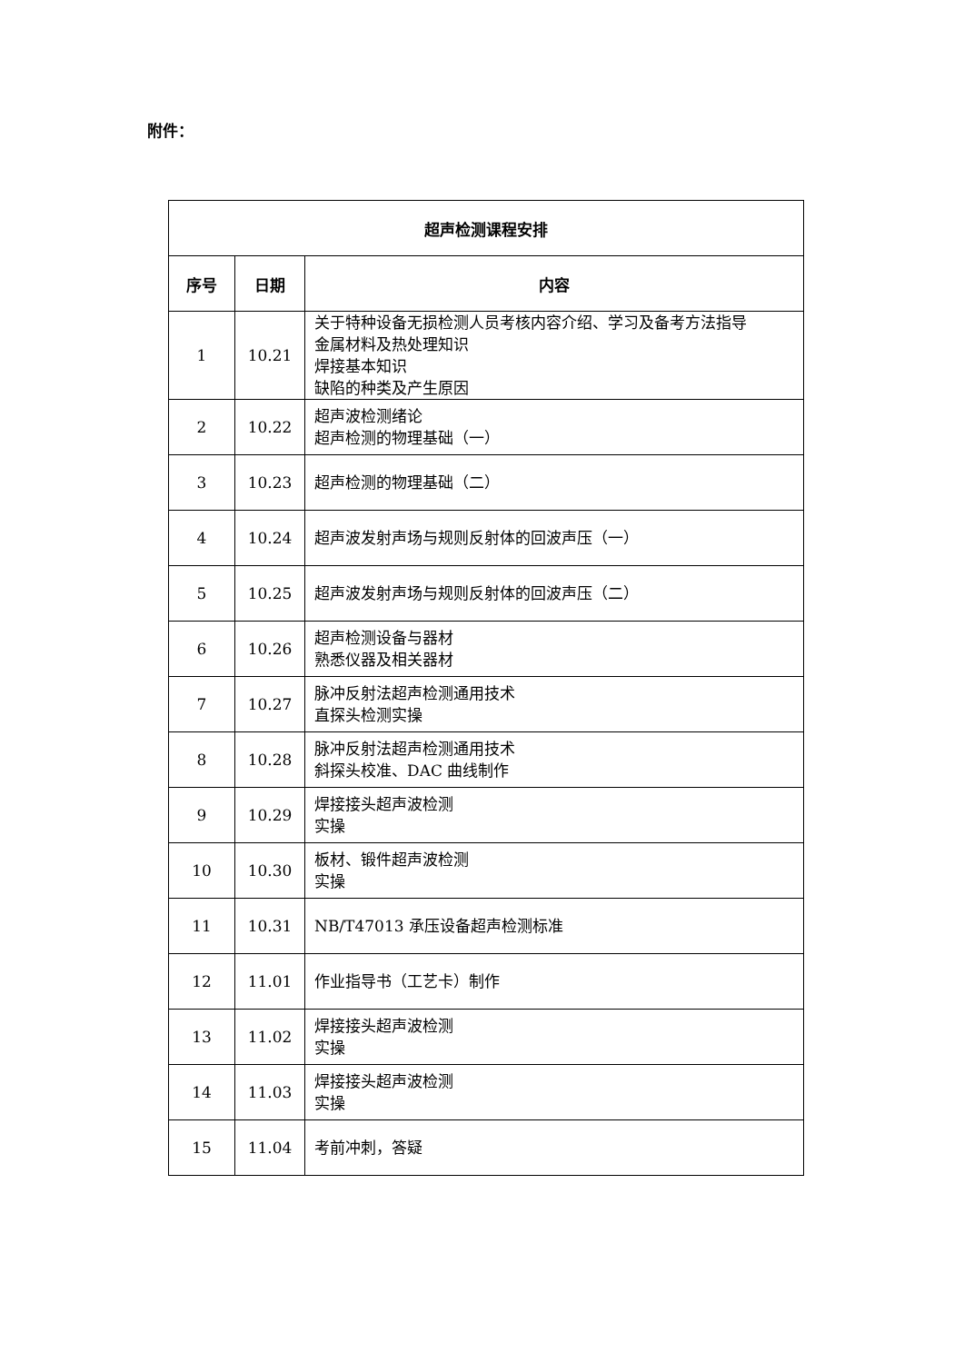附件：
| 超声检测课程安排 | | |
| --- | --- | --- |
| 序号 | 日期 | 内容 |
| 1 | 10.21 | 关于特种设备无损检测人员考核内容介绍、学习及备考方法指导 金属材料及热处理知识 焊接基本知识 缺陷的种类及产生原因 |
| 2 | 10.22 | 超声波检测绪论 超声检测的物理基础（一） |
| 3 | 10.23 | 超声检测的物理基础（二） |
| 4 | 10.24 | 超声波发射声场与规则反射体的回波声压（一） |
| 5 | 10.25 | 超声波发射声场与规则反射体的回波声压（二） |
| 6 | 10.26 | 超声检测设备与器材 熟悉仪器及相关器材 |
| 7 | 10.27 | 脉冲反射法超声检测通用技术 直探头检测实操 |
| 8 | 10.28 | 脉冲反射法超声检测通用技术 斜探头校准、DAC 曲线制作 |
| 9 | 10.29 | 焊接接头超声波检测 实操 |
| 10 | 10.30 | 板材、锻件超声波检测 实操 |
| 11 | 10.31 | NB/T47013 承压设备超声检测标准 |
| 12 | 11.01 | 作业指导书（工艺卡）制作 |
| 13 | 11.02 | 焊接接头超声波检测 实操 |
| 14 | 11.03 | 焊接接头超声波检测 实操 |
| 15 | 11.04 | 考前冲刺，答疑 |